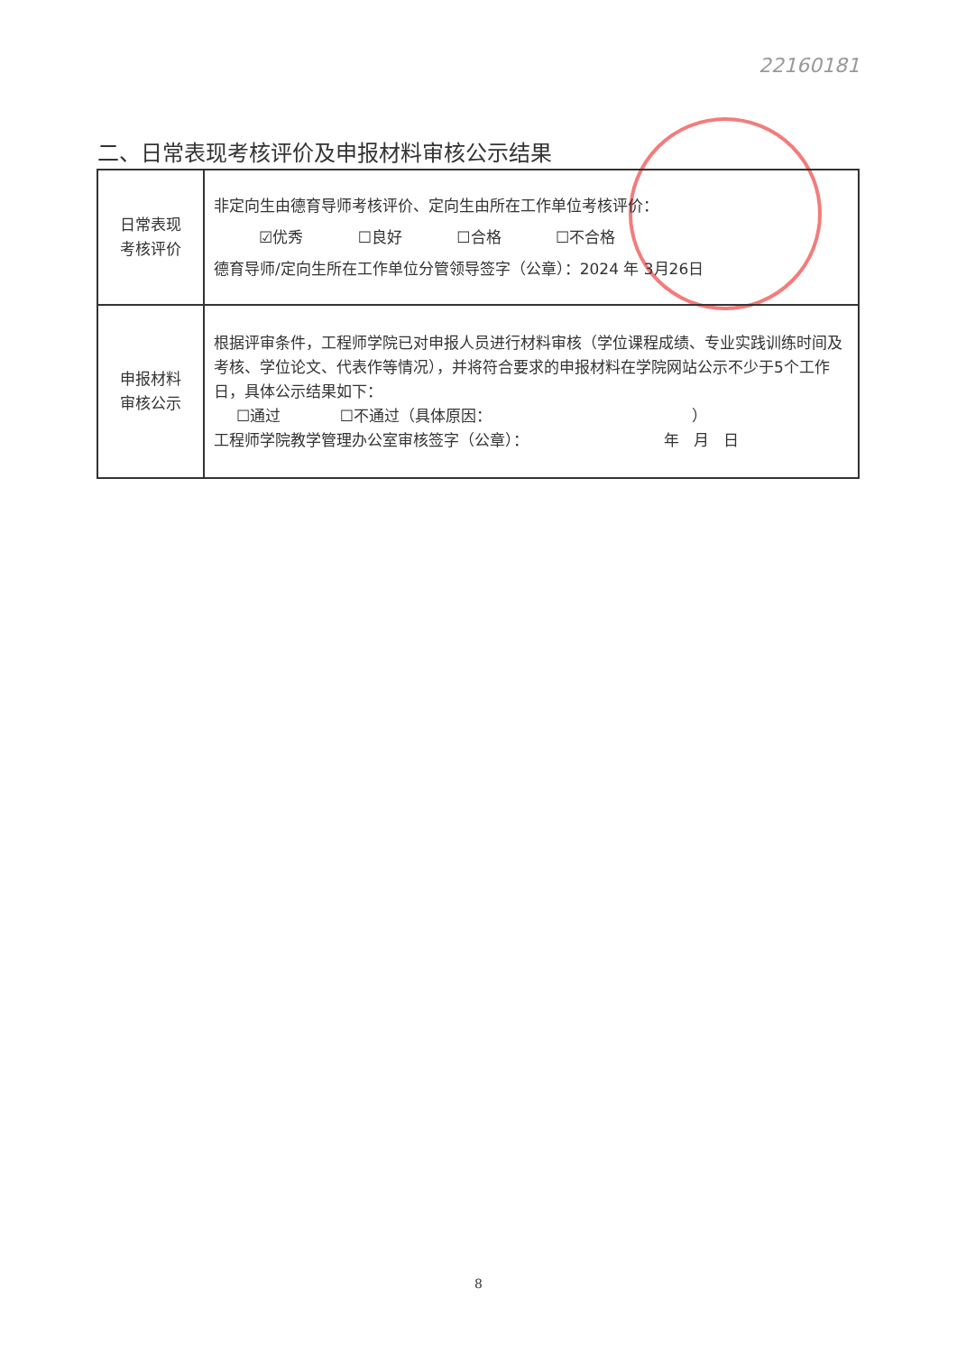22160181
二、日常表现考核评价及申报材料审核公示结果
| 日常表现 考核评价 | 非定向生由德育导师考核评价、定向生由所在工作单位考核评价： ☑优秀 ☐良好 ☐合格 ☐不合格 德育导师/定向生所在工作单位分管领导签字（公章）：2024 年 3月26日 |
| 申报材料 审核公示 | 根据评审条件，工程师学院已对申报人员进行材料审核（学位课程成绩、专业实践训练时间及考核、学位论文、代表作等情况），并将符合要求的申报材料在学院网站公示不少于5个工作日，具体公示结果如下： ☐通过 ☐不通过（具体原因： ） 工程师学院教学管理办公室审核签字（公章）： 年 月 日 |
8